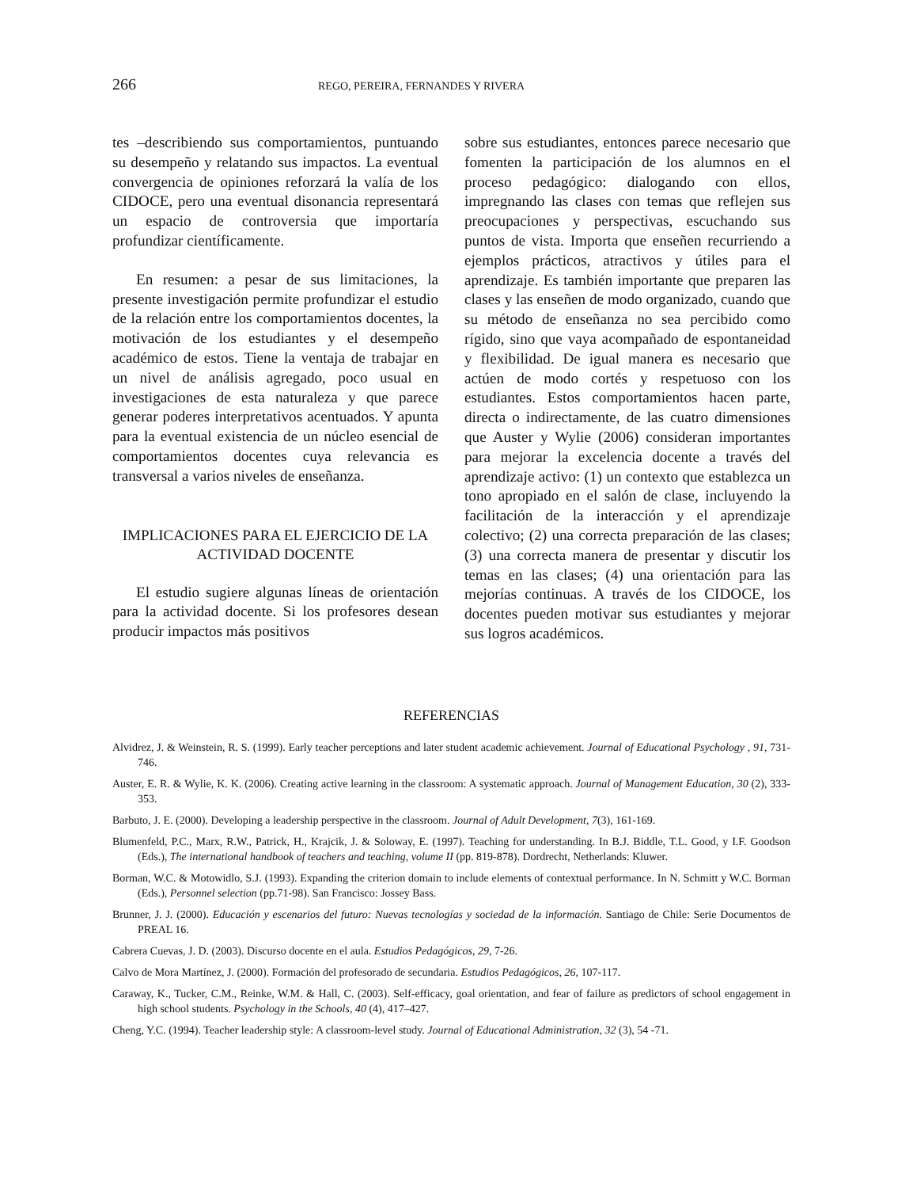266 REGO, PEREIRA, FERNANDES Y RIVERA
tes –describiendo sus comportamientos, puntuando su desempeño y relatando sus impactos. La eventual convergencia de opiniones reforzará la valía de los CIDOCE, pero una eventual disonancia representará un espacio de controversia que importaría profundizar científicamente.
En resumen: a pesar de sus limitaciones, la presente investigación permite profundizar el estudio de la relación entre los comportamientos docentes, la motivación de los estudiantes y el desempeño académico de estos. Tiene la ventaja de trabajar en un nivel de análisis agregado, poco usual en investigaciones de esta naturaleza y que parece generar poderes interpretativos acentuados. Y apunta para la eventual existencia de un núcleo esencial de comportamientos docentes cuya relevancia es transversal a varios niveles de enseñanza.
IMPLICACIONES PARA EL EJERCICIO DE LA ACTIVIDAD DOCENTE
El estudio sugiere algunas líneas de orientación para la actividad docente. Si los profesores desean producir impactos más positivos
sobre sus estudiantes, entonces parece necesario que fomenten la participación de los alumnos en el proceso pedagógico: dialogando con ellos, impregnando las clases con temas que reflejen sus preocupaciones y perspectivas, escuchando sus puntos de vista. Importa que enseñen recurriendo a ejemplos prácticos, atractivos y útiles para el aprendizaje. Es también importante que preparen las clases y las enseñen de modo organizado, cuando que su método de enseñanza no sea percibido como rígido, sino que vaya acompañado de espontaneidad y flexibilidad. De igual manera es necesario que actúen de modo cortés y respetuoso con los estudiantes. Estos comportamientos hacen parte, directa o indirectamente, de las cuatro dimensiones que Auster y Wylie (2006) consideran importantes para mejorar la excelencia docente a través del aprendizaje activo: (1) un contexto que establezca un tono apropiado en el salón de clase, incluyendo la facilitación de la interacción y el aprendizaje colectivo; (2) una correcta preparación de las clases; (3) una correcta manera de presentar y discutir los temas en las clases; (4) una orientación para las mejorías continuas. A través de los CIDOCE, los docentes pueden motivar sus estudiantes y mejorar sus logros académicos.
REFERENCIAS
Alvidrez, J. & Weinstein, R. S. (1999). Early teacher perceptions and later student academic achievement. Journal of Educational Psychology , 91, 731-746.
Auster, E. R. & Wylie, K. K. (2006). Creating active learning in the classroom: A systematic approach. Journal of Management Education, 30 (2), 333-353.
Barbuto, J. E. (2000). Developing a leadership perspective in the classroom. Journal of Adult Development, 7(3), 161-169.
Blumenfeld, P.C., Marx, R.W., Patrick, H., Krajcik, J. & Soloway, E. (1997). Teaching for understanding. In B.J. Biddle, T.L. Good, y I.F. Goodson (Eds.), The international handbook of teachers and teaching, volume II (pp. 819-878). Dordrecht, Netherlands: Kluwer.
Borman, W.C. & Motowidlo, S.J. (1993). Expanding the criterion domain to include elements of contextual performance. In N. Schmitt y W.C. Borman (Eds.), Personnel selection (pp.71-98). San Francisco: Jossey Bass.
Brunner, J. J. (2000). Educación y escenarios del futuro: Nuevas tecnologías y sociedad de la información. Santiago de Chile: Serie Documentos de PREAL 16.
Cabrera Cuevas, J. D. (2003). Discurso docente en el aula. Estudios Pedagógicos, 29, 7-26.
Calvo de Mora Martínez, J. (2000). Formación del profesorado de secundaria. Estudios Pedagógicos, 26, 107-117.
Caraway, K., Tucker, C.M., Reinke, W.M. & Hall, C. (2003). Self-efficacy, goal orientation, and fear of failure as predictors of school engagement in high school students. Psychology in the Schools, 40 (4), 417–427.
Cheng, Y.C. (1994). Teacher leadership style: A classroom-level study. Journal of Educational Administration, 32 (3), 54 -71.